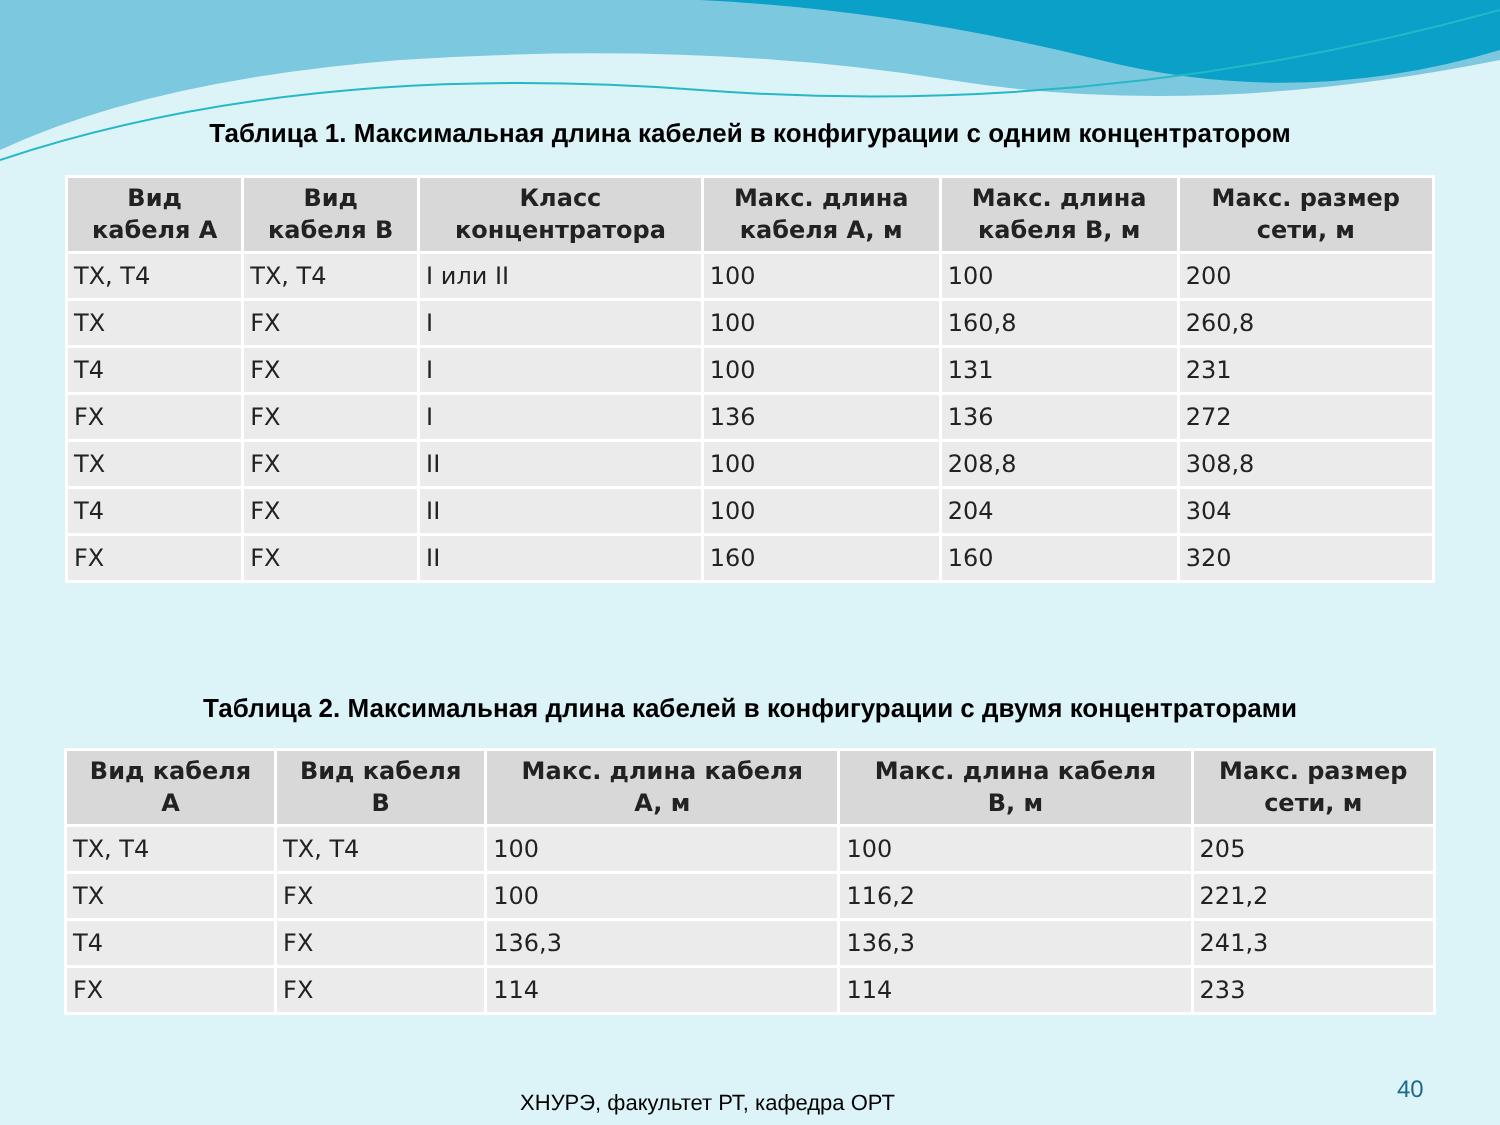Таблица 1. Максимальная длина кабелей в конфигурации с одним концентратором
| Вид кабеля A | Вид кабеля B | Класс концентратора | Макс. длина кабеля A, м | Макс. длина кабеля B, м | Макс. размер сети, м |
| --- | --- | --- | --- | --- | --- |
| TX, T4 | TX, T4 | I или II | 100 | 100 | 200 |
| TX | FX | I | 100 | 160,8 | 260,8 |
| T4 | FX | I | 100 | 131 | 231 |
| FX | FX | I | 136 | 136 | 272 |
| TX | FX | II | 100 | 208,8 | 308,8 |
| T4 | FX | II | 100 | 204 | 304 |
| FX | FX | II | 160 | 160 | 320 |
Таблица 2. Максимальная длина кабелей в конфигурации с двумя концентраторами
| Вид кабеля A | Вид кабеля B | Макс. длина кабеля A, м | Макс. длина кабеля B, м | Макс. размер сети, м |
| --- | --- | --- | --- | --- |
| TX, T4 | TX, T4 | 100 | 100 | 205 |
| TX | FX | 100 | 116,2 | 221,2 |
| T4 | FX | 136,3 | 136,3 | 241,3 |
| FX | FX | 114 | 114 | 233 |
ХНУРЭ, факультет РТ, кафедра ОРТ 40